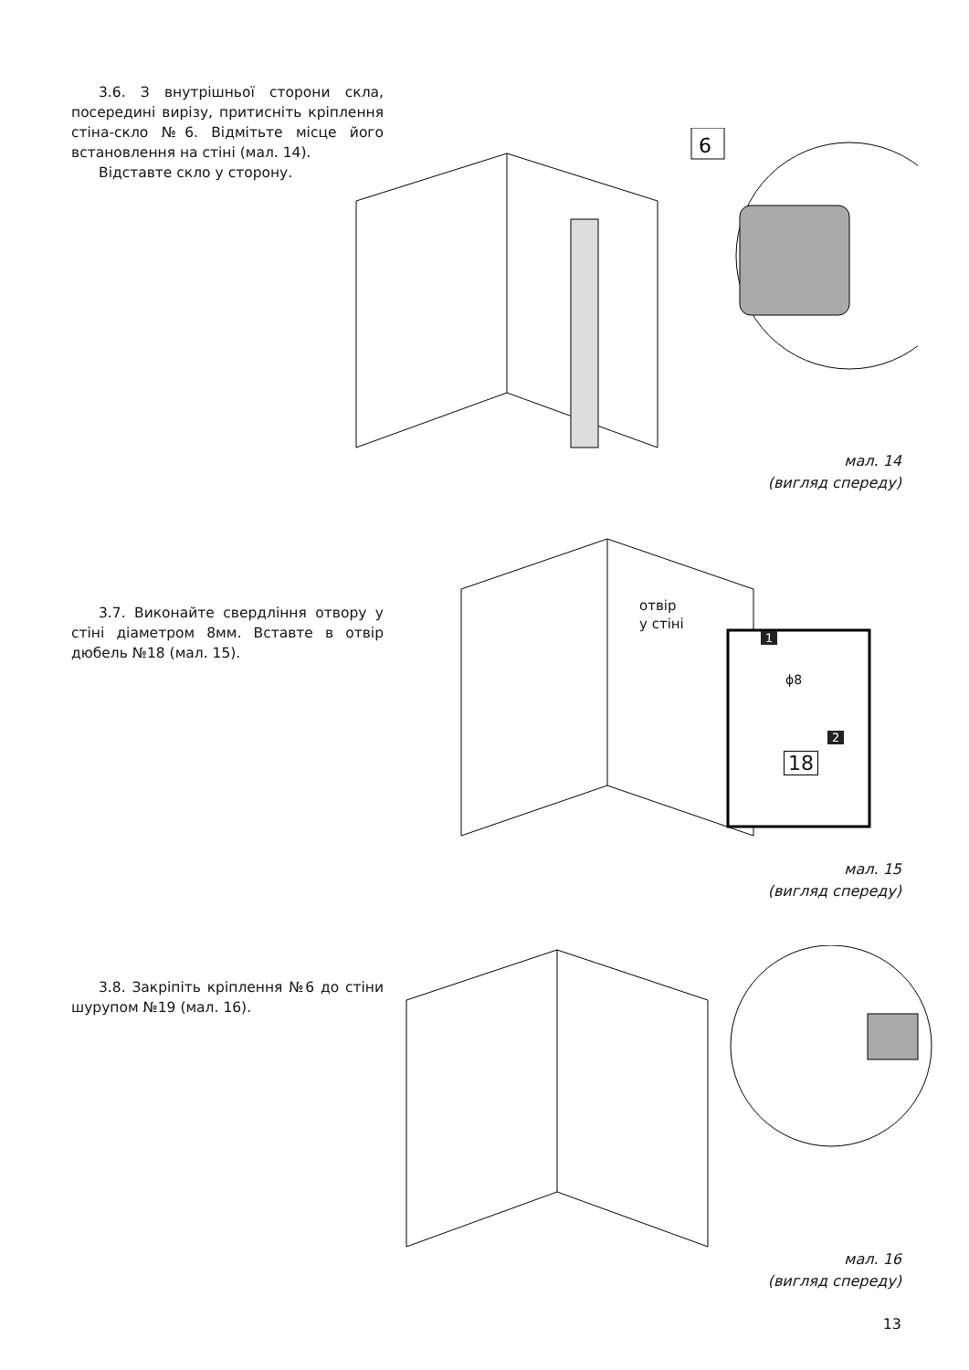3.6. З внутрішньої сторони скла, посередині вирізу, притисніть кріплення стіна-скло №6. Відмітьте місце його встановлення на стіні (мал. 14).
Відставте скло у сторону.
6
мал. 14
(вигляд спереду)
3.7. Виконайте свердління отвору у стіні діаметром 8мм. Вставте в отвір дюбель №18 (мал. 15).
отвір
у стіні
1
ϕ8
2
18
мал. 15
(вигляд спереду)
3.8. Закріпіть кріплення №6 до стіни шурупом №19 (мал. 16).
мал. 16
(вигляд спереду)
13